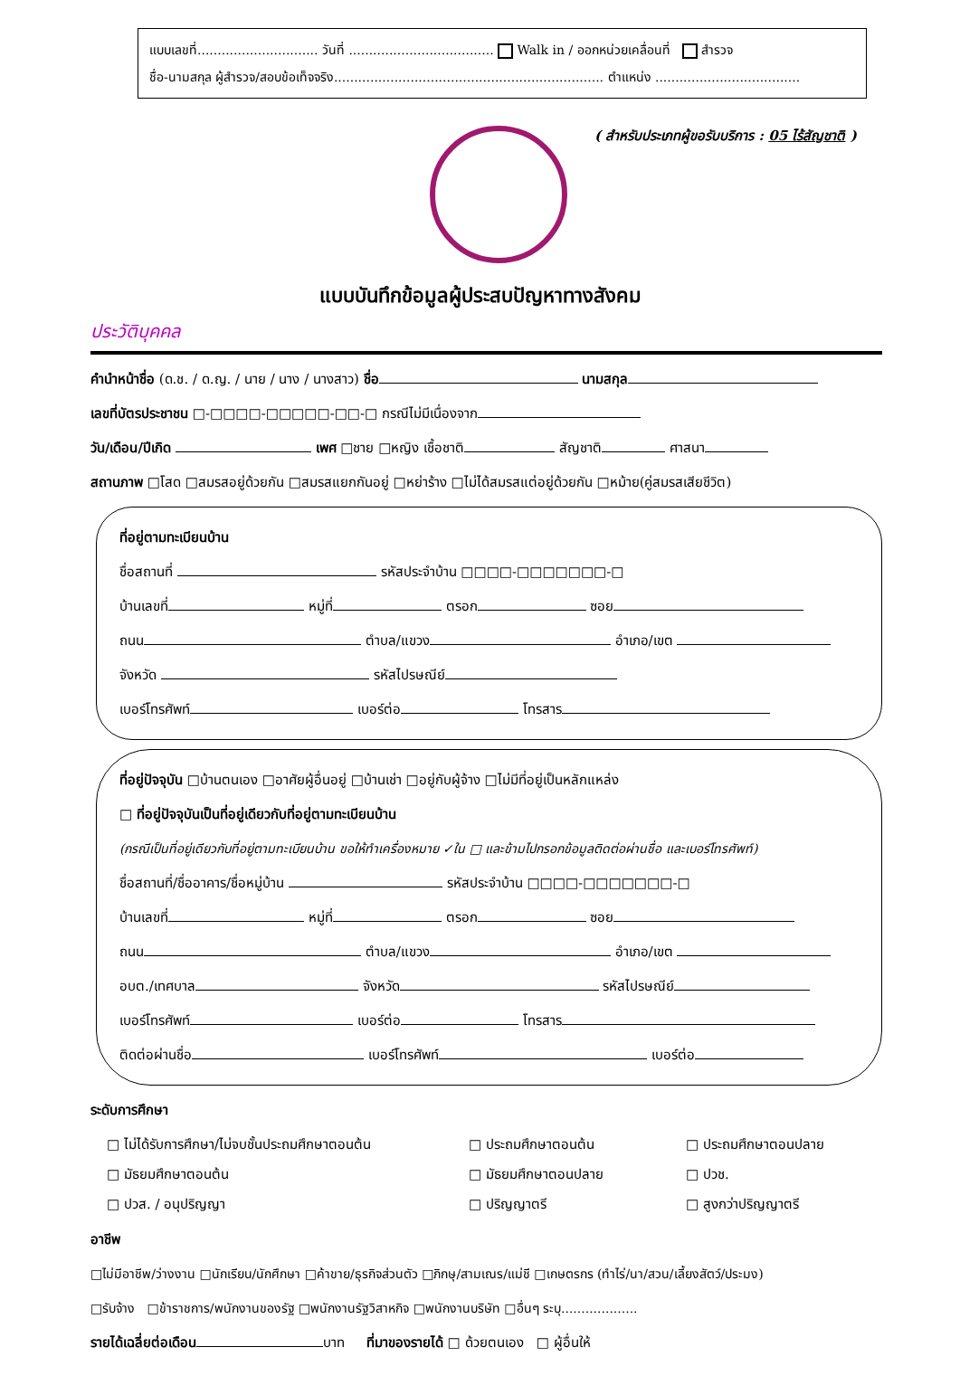แบบเลขที่.............................. วันที่ .................................... Walk in / ออกหน่วยเคลื่อนที่ สำรวจ
ชื่อ-นามสกุล ผู้สำรวจ/สอบข้อเท็จจริง................................................................... ตำแหน่ง ....................................
( สำหรับประเภทผู้ขอรับบริการ : 05 ไร้สัญชาติ )
แบบบันทึกข้อมูลผู้ประสบปัญหาทางสังคม
ประวัติบุคคล
คำนำหน้าชื่อ (ด.ช. / ด.ญ. / นาย / นาง / นางสาว) ชื่อ นามสกุล
เลขที่บัตรประชาชน □-□□□□-□□□□□-□□-□ กรณีไม่มีเนื่องจาก
วัน/เดือน/ปีเกิด เพศ □ชาย □หญิง เชื้อชาติ สัญชาติ ศาสนา
สถานภาพ □โสด □สมรสอยู่ด้วยกัน □สมรสแยกกันอยู่ □หย่าร้าง □ไม่ได้สมรสแต่อยู่ด้วยกัน □หม้าย(คู่สมรสเสียชีวิต)
ที่อยู่ตามทะเบียนบ้าน
ชื่อสถานที่ รหัสประจำบ้าน □□□□-□□□□□□□-□
บ้านเลขที่ หมู่ที่ ตรอก ซอย
ถนน ตำบล/แขวง อำเภอ/เขต
จังหวัด รหัสไปรษณีย์
เบอร์โทรศัพท์ เบอร์ต่อ โทรสาร
ที่อยู่ปัจจุบัน □บ้านตนเอง □อาศัยผู้อื่นอยู่ □บ้านเช่า □อยู่กับผู้จ้าง □ไม่มีที่อยู่เป็นหลักแหล่ง
□ ที่อยู่ปัจจุบันเป็นที่อยู่เดียวกับที่อยู่ตามทะเบียนบ้าน
(กรณีเป็นที่อยู่เดียวกับที่อยู่ตามทะเบียนบ้าน ขอให้ทำเครื่องหมาย ✓ใน □ และข้ามไปกรอกข้อมูลติดต่อผ่านชื่อ และเบอร์โทรศัพท์)
ชื่อสถานที่/ชื่ออาคาร/ชื่อหมู่บ้าน รหัสประจำบ้าน □□□□-□□□□□□□-□
บ้านเลขที่ หมู่ที่ ตรอก ซอย
ถนน ตำบล/แขวง อำเภอ/เขต
อบต./เทศบาล จังหวัด รหัสไปรษณีย์
เบอร์โทรศัพท์ เบอร์ต่อ โทรสาร
ติดต่อผ่านชื่อ เบอร์โทรศัพท์ เบอร์ต่อ
ระดับการศึกษา
□ ไม่ได้รับการศึกษา/ไม่จบชั้นประถมศึกษาตอนต้น □ ประถมศึกษาตอนต้น □ ประถมศึกษาตอนปลาย □ มัธยมศึกษาตอนต้น □ มัธยมศึกษาตอนปลาย □ ปวช. □ ปวส. / อนุปริญญา □ ปริญญาตรี □ สูงกว่าปริญญาตรี
อาชีพ
□ไม่มีอาชีพ/ว่างงาน □นักเรียน/นักศึกษา □ค้าขาย/ธุรกิจส่วนตัว □ภิกษุ/สามเณร/แม่ชี □เกษตรกร (ทำไร่/นา/สวน/เลี้ยงสัตว์/ประมง)
□รับจ้าง □ข้าราชการ/พนักงานของรัฐ □พนักงานรัฐวิสาหกิจ □พนักงานบริษัท □อื่นๆ ระบุ...................
รายได้เฉลี่ยต่อเดือน บาท ที่มาของรายได้ □ ด้วยตนเอง □ ผู้อื่นให้